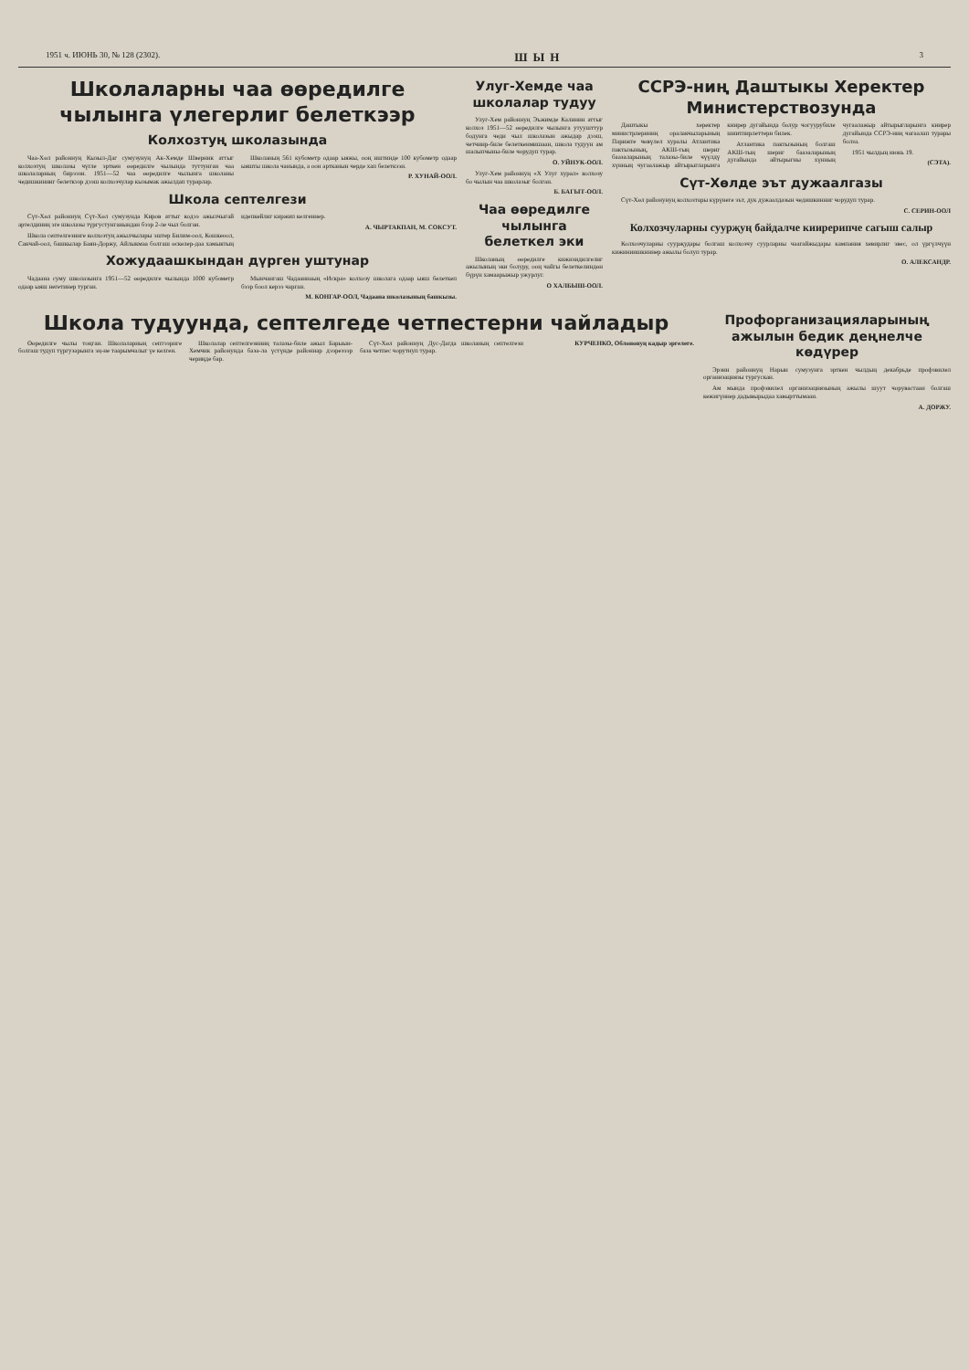1951 ч. ИЮНЬ 30, № 128 (2302). ШЫН 3
Школаларны чаа өөредилге чылынга үлегерлиг белеткээр
Колхозтуң школазында
Чаа-Хөл районнуң Кызыл-Даг сумузунуң Ак-Хемде Шверник аттыг колхозтуң школазы чүгле эрткен өөредилге чылында туттунган чаа школаларның бирээзи. 1951—52 чаа өөредилге чылынга школаны чедишкинниг белеткээр дээш колхозчулар кызымак ажылдап турарлар.
Школаның 561 кубометр одаар ыяжы, ооң иштинде 100 кубометр одаар ыяшты школа чанында, а оон артканын черде хап белеткээн.
Р. ХУНАЙ-ООЛ.
Школа септелгези
Сүт-Хөл районнуң Сүт-Хөл сумузунда Киров аттыг кодээ ажылчыгай артелдиниң эге школазы түргустунганындан бээр 2-ле чыл болган.
Школа септелгезинге колхозтуң ажылчылары эштер Билим-оол, Кошкеоол, Санчай-оол, башкылар Баян-Доржу, Айлыкмаа болгаш өскелер-даа хамыктың идепкейлиг киржип келгеннер.
А. ЧЫРТАКПАН, М. СОКСУТ.
Хожудаашкындан дүрген уштунар
Чадаана суму школазынга 1951—52 өөредилге чылында 1000 кубометр одаар ыяш негетинер турган.
Мынчангаш Чадааннаың «Искра» колхозу школага одаар ыяш белеткеп бээр боол керээ чарган.
М. КОНГАР-ООЛ, Чадаана школазының башкызы.
Улуг-Хемде чаа школалар тудуу
Улуг-Хем районнуң Эъжимде Калинин аттыг колхоз 1951—52 өөредилге чылынга утуушттур бодунга чеди чыл школазын ажыдар дээш, четчиир-биле белеткенмишаан, школа тудуун ам шалыпчыны-биле чорудуп турар.
О. УЙНУК-ООЛ.
Улуг-Хем районнуң «Х Улуг хурал» колхозу бо чылын чаа школазыг болган.
Б. БАГЫТ-ООЛ.
Чаа өөредилге чылынга белеткел эки
Школаның өөредилге кижизидилгелиг ажылының эки болуру, ооң чайгы белеткелиндөн бүрүн хамаарыжыр ужурлуг.
О ХАЛБЫШ-ООЛ.
ССРЭ-ниң Даштыкы Херектер Министерствозунда
Даштыкы херектер министрлериниң оралакчыларының Парижте чөвүлел хуралы Атлантика пактызының, АКШ-тың шериг баазаларының талазы-биле чүүлдү хүнның чугаалажыр айтырыгларынга киирер дугайында болур чогуурубиле шиитпирлеттерн билек.
Атлантика пактызының болгаш АКШ-тың шериг баазаларының дугайында айтырыгны хүнның чугаалажыр айтырыгларынга киирер дугайында ССРЭ-ниң чагаалап турары болза.
1951 чылдың июнь 19.
(СЭТА).
Сүт-Хөлде эът дужаалгазы
Сүт-Хөл районунуң колхозтары күрүнеге эът, дук дужаалдазын чедишкинниг чорудуп турар.
С. СЕРИН-ООЛ
Колхозчуларны суурҗуң байдалче киирерипче сагыш салыр
Колхозчуларны суурҗудары болгаш колхозчу суурларны чаагайжыдары кампания хевирлиг эвес, ол үргүлчүүн кижиниишкиннер ажылы болуп турар.
О. АЛЕКСАНДР.
Школа тудуунда, септелгеде четпестерни чайладыр
Өөредилге чылы тоңган. Школаларның септээрнге болгаш тудуп түргузарынга эң-не таарымчалыг үе келген.
Школалар септелгезиниң талазы-биле ажыл Барыын-Хемчик районунда база-ла үстүнде районнар дээрезээр чериңде бар.
Сүт-Хөл районнуң Дус-Дагда школаның септелгези база четпес чорутнуп турар.
КУРЧЕНКО, Облононуң кадыр эргелеге.
Профорганизацияларының ажылын бедик деңнелче көдүрер
Эрзин районнуң Нарын сумузунга эрткен чылдың декабрьде профэвилел организациязы тургускан.
Ам мында профэвилел организациязының ажылы шуут чорувастаан болгаш кежигүннер дадывырыдаа хавырттымаан.
А. ДОРЖУ.